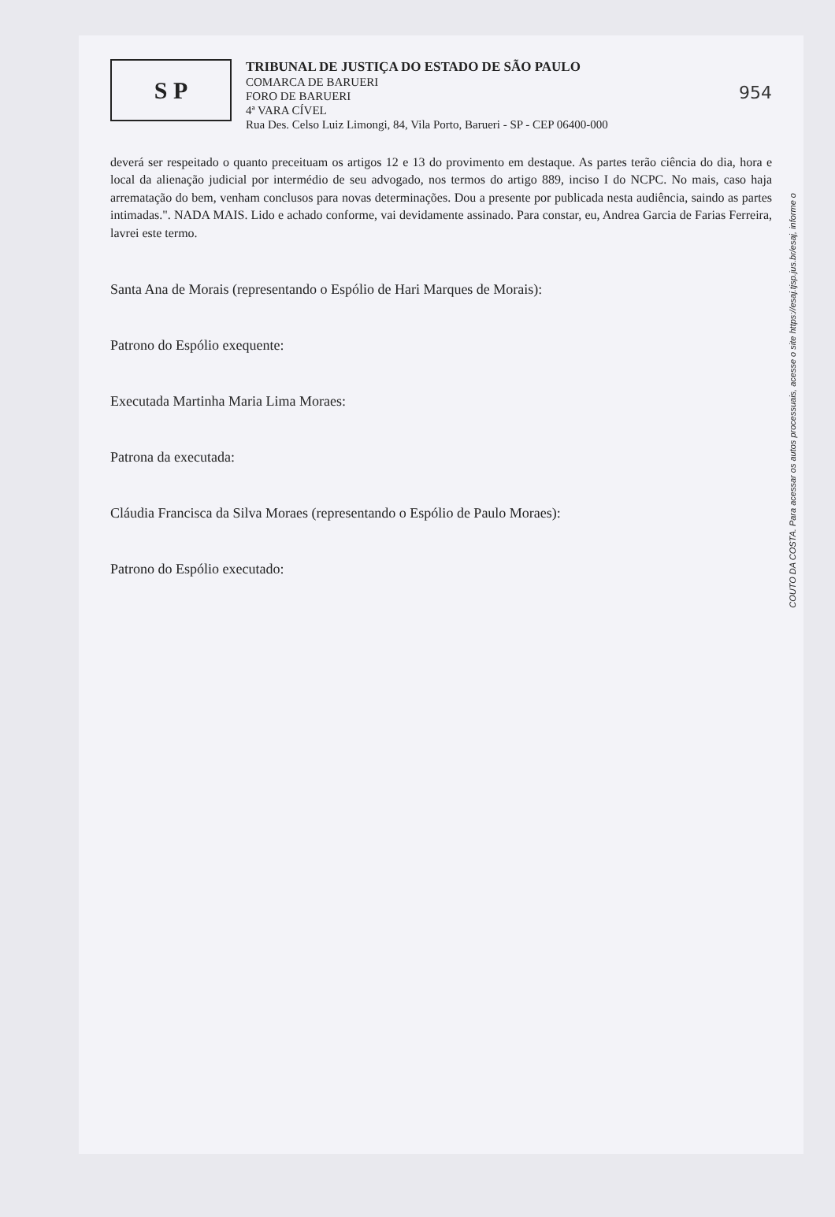S P
TRIBUNAL DE JUSTIÇA DO ESTADO DE SÃO PAULO
COMARCA DE BARUERI
FORO DE BARUERI
4ª VARA CÍVEL
Rua Des. Celso Luiz Limongi, 84, Vila Porto, Barueri - SP - CEP 06400-000
954
deverá ser respeitado o quanto preceituam os artigos 12 e 13 do provimento em destaque. As partes terão ciência do dia, hora e local da alienação judicial por intermédio de seu advogado, nos termos do artigo 889, inciso I do NCPC. No mais, caso haja arrematação do bem, venham conclusos para novas determinações. Dou a presente por publicada nesta audiência, saindo as partes intimadas.". NADA MAIS. Lido e achado conforme, vai devidamente assinado. Para constar, eu, Andrea Garcia de Farias Ferreira, lavrei este termo.
Santa Ana de Morais (representando o Espólio de Hari Marques de Morais):
Patrono do Espólio exequente:
Executada Martinha Maria Lima Moraes:
Patrona da executada:
Cláudia Francisca da Silva Moraes (representando o Espólio de Paulo Moraes):
Patrono do Espólio executado:
COUTO DA COSTA. Para acessar os autos processuais, acesse o site https://esaj.tjsp.jus.br/esaj, informe o